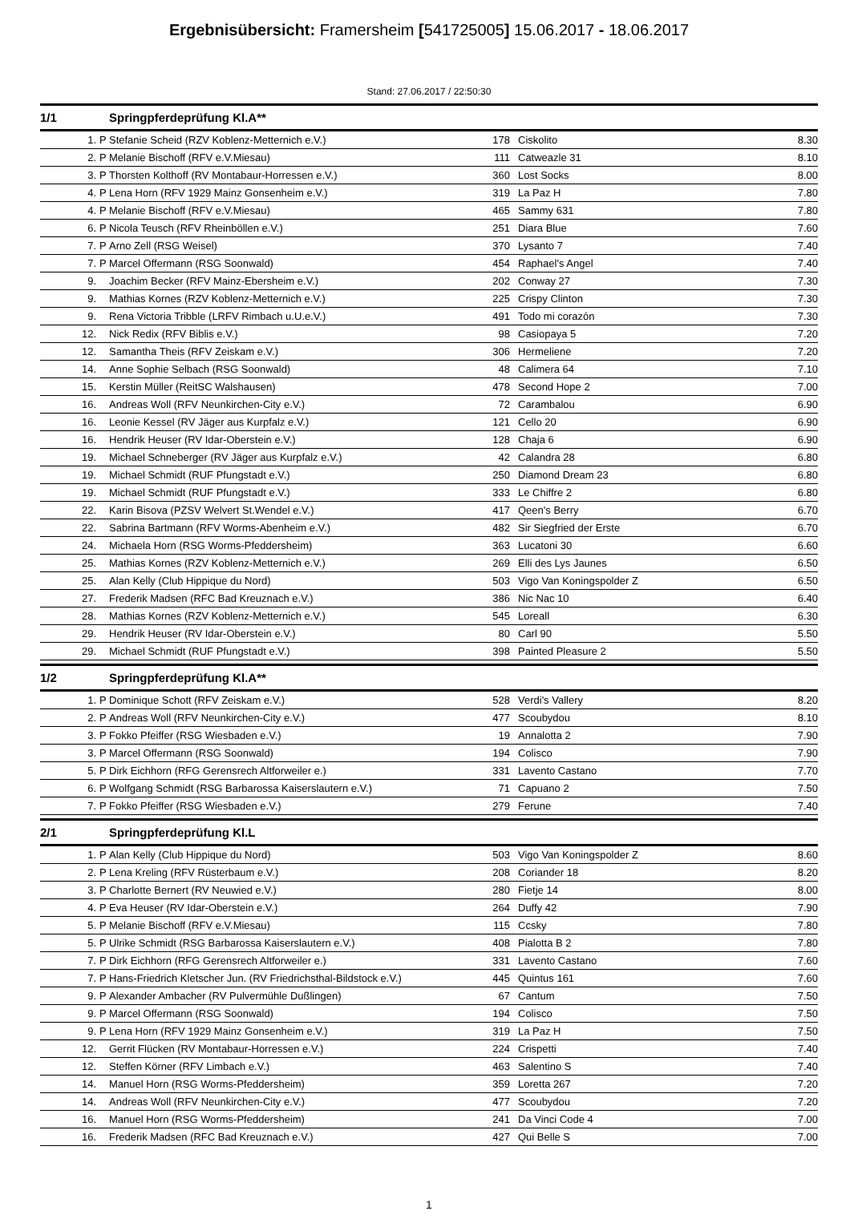Ergebnisübersicht: Framersheim [541725005] 15.06.2017 - 18.06.2017
Stand: 27.06.2017 / 22:50:30
| 1/1 | | Springpferdeprüfung Kl.A** | | | |
| 1. | P | Stefanie Scheid (RZV Koblenz-Metternich e.V.) | 178 | Ciskolito | 8.30 |
| 2. | P | Melanie Bischoff (RFV e.V.Miesau) | 111 | Catweazle 31 | 8.10 |
| 3. | P | Thorsten Kolthoff (RV Montabaur-Horressen e.V.) | 360 | Lost Socks | 8.00 |
| 4. | P | Lena Horn (RFV 1929 Mainz Gonsenheim e.V.) | 319 | La Paz H | 7.80 |
| 4. | P | Melanie Bischoff (RFV e.V.Miesau) | 465 | Sammy 631 | 7.80 |
| 6. | P | Nicola Teusch (RFV Rheinböllen e.V.) | 251 | Diara Blue | 7.60 |
| 7. | P | Arno Zell (RSG Weisel) | 370 | Lysanto 7 | 7.40 |
| 7. | P | Marcel Offermann (RSG Soonwald) | 454 | Raphael's Angel | 7.40 |
| 9. | | Joachim Becker (RFV Mainz-Ebersheim e.V.) | 202 | Conway 27 | 7.30 |
| 9. | | Mathias Kornes (RZV Koblenz-Metternich e.V.) | 225 | Crispy Clinton | 7.30 |
| 9. | | Rena Victoria Tribble (LRFV Rimbach u.U.e.V.) | 491 | Todo mi corazón | 7.30 |
| 12. | | Nick Redix (RFV Biblis e.V.) | 98 | Casiopaya 5 | 7.20 |
| 12. | | Samantha Theis (RFV Zeiskam e.V.) | 306 | Hermeliene | 7.20 |
| 14. | | Anne Sophie Selbach (RSG Soonwald) | 48 | Calimera 64 | 7.10 |
| 15. | | Kerstin Müller (ReitSC Walshausen) | 478 | Second Hope 2 | 7.00 |
| 16. | | Andreas Woll (RFV Neunkirchen-City e.V.) | 72 | Carambalou | 6.90 |
| 16. | | Leonie Kessel (RV Jäger aus Kurpfalz e.V.) | 121 | Cello 20 | 6.90 |
| 16. | | Hendrik Heuser (RV Idar-Oberstein e.V.) | 128 | Chaja 6 | 6.90 |
| 19. | | Michael Schneberger (RV Jäger aus Kurpfalz e.V.) | 42 | Calandra 28 | 6.80 |
| 19. | | Michael Schmidt (RUF Pfungstadt e.V.) | 250 | Diamond Dream 23 | 6.80 |
| 19. | | Michael Schmidt (RUF Pfungstadt e.V.) | 333 | Le Chiffre 2 | 6.80 |
| 22. | | Karin Bisova (PZSV Welvert St.Wendel e.V.) | 417 | Qeen's Berry | 6.70 |
| 22. | | Sabrina Bartmann (RFV Worms-Abenheim e.V.) | 482 | Sir Siegfried der Erste | 6.70 |
| 24. | | Michaela Horn (RSG Worms-Pfeddersheim) | 363 | Lucatoni 30 | 6.60 |
| 25. | | Mathias Kornes (RZV Koblenz-Metternich e.V.) | 269 | Elli des Lys Jaunes | 6.50 |
| 25. | | Alan Kelly (Club Hippique du Nord) | 503 | Vigo Van Koningspolder Z | 6.50 |
| 27. | | Frederik Madsen (RFC Bad Kreuznach e.V.) | 386 | Nic Nac 10 | 6.40 |
| 28. | | Mathias Kornes (RZV Koblenz-Metternich e.V.) | 545 | Loreall | 6.30 |
| 29. | | Hendrik Heuser (RV Idar-Oberstein e.V.) | 80 | Carl 90 | 5.50 |
| 29. | | Michael Schmidt (RUF Pfungstadt e.V.) | 398 | Painted Pleasure 2 | 5.50 |
| 1/2 | | Springpferdeprüfung Kl.A** | | | |
| 1. | P | Dominique Schott (RFV Zeiskam e.V.) | 528 | Verdi's Vallery | 8.20 |
| 2. | P | Andreas Woll (RFV Neunkirchen-City e.V.) | 477 | Scoubydou | 8.10 |
| 3. | P | Fokko Pfeiffer (RSG Wiesbaden e.V.) | 19 | Annalotta 2 | 7.90 |
| 3. | P | Marcel Offermann (RSG Soonwald) | 194 | Colisco | 7.90 |
| 5. | P | Dirk Eichhorn (RFG Gerensrech Altforweiler e.) | 331 | Lavento Castano | 7.70 |
| 6. | P | Wolfgang Schmidt (RSG Barbarossa Kaiserslautern e.V.) | 71 | Capuano 2 | 7.50 |
| 7. | P | Fokko Pfeiffer (RSG Wiesbaden e.V.) | 279 | Ferune | 7.40 |
| 2/1 | | Springpferdeprüfung Kl.L | | | |
| 1. | P | Alan Kelly (Club Hippique du Nord) | 503 | Vigo Van Koningspolder Z | 8.60 |
| 2. | P | Lena Kreling (RFV Rüsterbaum e.V.) | 208 | Coriander 18 | 8.20 |
| 3. | P | Charlotte Bernert (RV Neuwied e.V.) | 280 | Fietje 14 | 8.00 |
| 4. | P | Eva Heuser (RV Idar-Oberstein e.V.) | 264 | Duffy 42 | 7.90 |
| 5. | P | Melanie Bischoff (RFV e.V.Miesau) | 115 | Ccsky | 7.80 |
| 5. | P | Ulrike Schmidt (RSG Barbarossa Kaiserslautern e.V.) | 408 | Pialotta B 2 | 7.80 |
| 7. | P | Dirk Eichhorn (RFG Gerensrech Altforweiler e.) | 331 | Lavento Castano | 7.60 |
| 7. | P | Hans-Friedrich Kletscher Jun. (RV Friedrichsthal-Bildstock e.V.) | 445 | Quintus 161 | 7.60 |
| 9. | P | Alexander Ambacher (RV Pulvermühle Dußlingen) | 67 | Cantum | 7.50 |
| 9. | P | Marcel Offermann (RSG Soonwald) | 194 | Colisco | 7.50 |
| 9. | P | Lena Horn (RFV 1929 Mainz Gonsenheim e.V.) | 319 | La Paz H | 7.50 |
| 12. | | Gerrit Flücken (RV Montabaur-Horressen e.V.) | 224 | Crispetti | 7.40 |
| 12. | | Steffen Körner (RFV Limbach e.V.) | 463 | Salentino S | 7.40 |
| 14. | | Manuel Horn (RSG Worms-Pfeddersheim) | 359 | Loretta 267 | 7.20 |
| 14. | | Andreas Woll (RFV Neunkirchen-City e.V.) | 477 | Scoubydou | 7.20 |
| 16. | | Manuel Horn (RSG Worms-Pfeddersheim) | 241 | Da Vinci Code 4 | 7.00 |
| 16. | | Frederik Madsen (RFC Bad Kreuznach e.V.) | 427 | Qui Belle S | 7.00 |
1